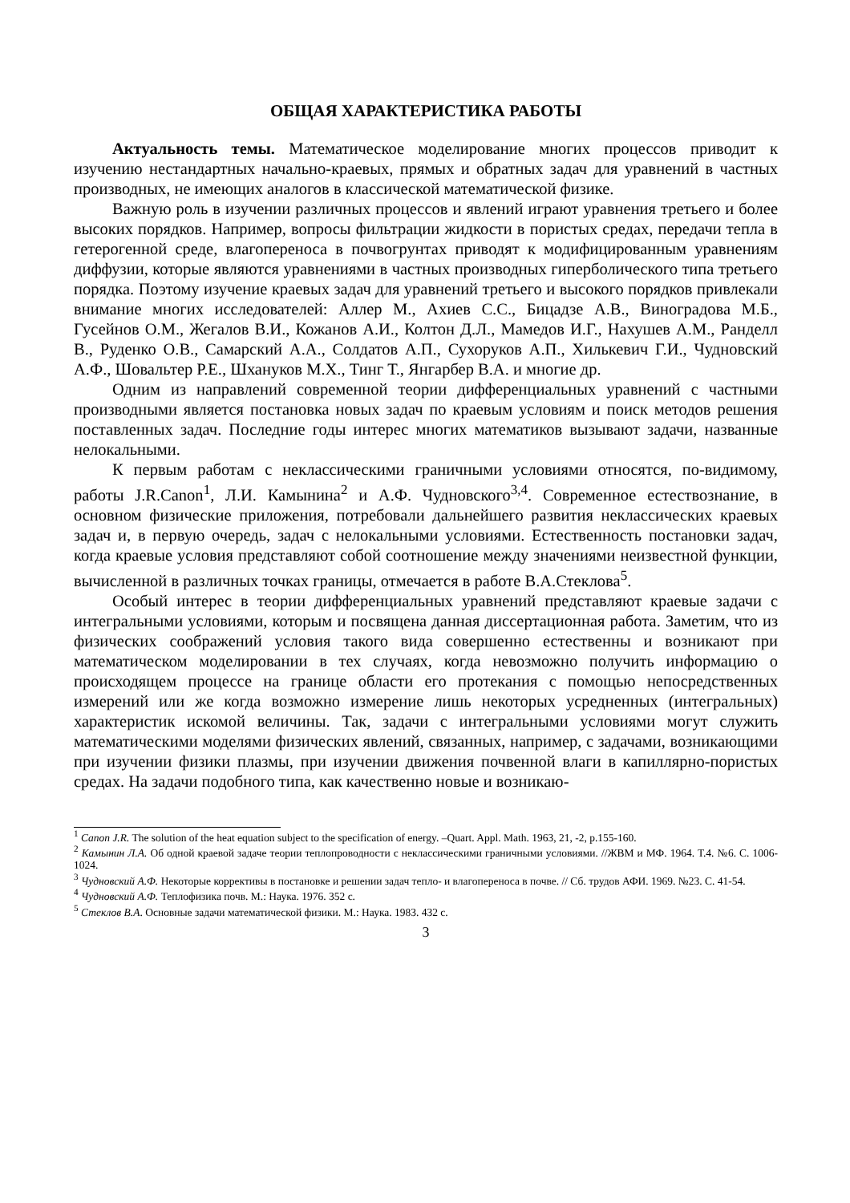ОБЩАЯ ХАРАКТЕРИСТИКА РАБОТЫ
Актуальность темы. Математическое моделирование многих процессов приводит к изучению нестандартных начально-краевых, прямых и обратных задач для уравнений в частных производных, не имеющих аналогов в классической математической физике.
Важную роль в изучении различных процессов и явлений играют уравнения третьего и более высоких порядков. Например, вопросы фильтрации жидкости в пористых средах, передачи тепла в гетерогенной среде, влагопереноса в почвогрунтах приводят к модифицированным уравнениям диффузии, которые являются уравнениями в частных производных гиперболического типа третьего порядка. Поэтому изучение краевых задач для уравнений третьего и высокого порядков привлекали внимание многих исследователей: Аллер М., Ахиев С.С., Бицадзе А.В., Виноградова М.Б., Гусейнов О.М., Жегалов В.И., Кожанов А.И., Колтон Д.Л., Мамедов И.Г., Нахушев А.М., Ранделл В., Руденко О.В., Самарский А.А., Солдатов А.П., Сухоруков А.П., Хилькевич Г.И., Чудновский А.Ф., Шовальтер Р.Е., Шхануков М.Х., Тинг Т., Янгарбер В.А. и многие др.
Одним из направлений современной теории дифференциальных уравнений с частными производными является постановка новых задач по краевым условиям и поиск методов решения поставленных задач. Последние годы интерес многих математиков вызывают задачи, названные нелокальными.
К первым работам с неклассическими граничными условиями относятся, по-видимому, работы J.R.Canon<sup>1</sup>, Л.И. Камынина<sup>2</sup> и А.Ф. Чудновского<sup>3,4</sup>. Современное естествознание, в основном физические приложения, потребовали дальнейшего развития неклассических краевых задач и, в первую очередь, задач с нелокальными условиями. Естественность постановки задач, когда краевые условия представляют собой соотношение между значениями неизвестной функции, вычисленной в различных точках границы, отмечается в работе В.А.Стеклова<sup>5</sup>.
Особый интерес в теории дифференциальных уравнений представляют краевые задачи с интегральными условиями, которым и посвящена данная диссертационная работа. Заметим, что из физических соображений условия такого вида совершенно естественны и возникают при математическом моделировании в тех случаях, когда невозможно получить информацию о происходящем процессе на границе области его протекания с помощью непосредственных измерений или же когда возможно измерение лишь некоторых усредненных (интегральных) характеристик искомой величины. Так, задачи с интегральными условиями могут служить математическими моделями физических явлений, связанных, например, с задачами, возникающими при изучении физики плазмы, при изучении движения почвенной влаги в капиллярно-пористых средах. На задачи подобного типа, как качественно новые и возникаю-
<sup>1</sup> Canon J.R. The solution of the heat equation subject to the specification of energy. –Quart. Appl. Math. 1963, 21, -2, p.155-160.
<sup>2</sup> Камынин Л.А. Об одной краевой задаче теории теплопроводности с неклассическими граничными условиями. //ЖВМ и МФ. 1964. Т.4. №6. С. 1006-1024.
<sup>3</sup> Чудновский А.Ф. Некоторые коррективы в постановке и решении задач тепло- и влагопереноса в почве. // Сб. трудов АФИ. 1969. №23. С. 41-54.
<sup>4</sup> Чудновский А.Ф. Теплофизика почв. М.: Наука. 1976. 352 с.
<sup>5</sup> Стеклов В.А. Основные задачи математической физики. М.: Наука. 1983. 432 с.
3